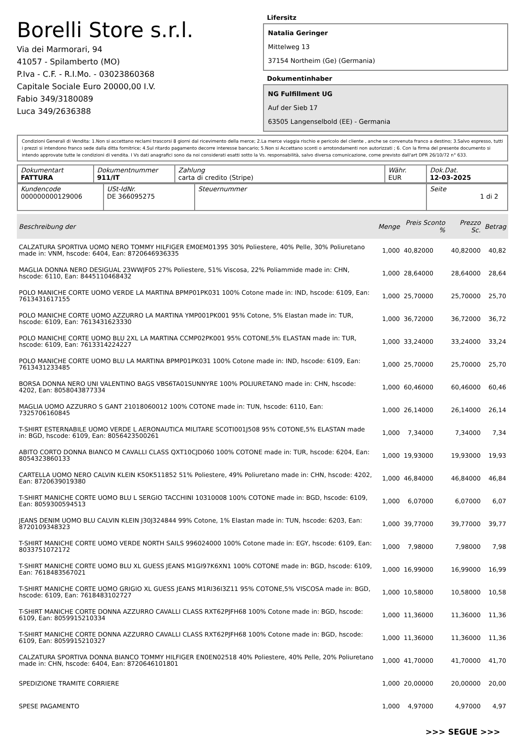Borelli Store s.r.l.
Via dei Marmorari, 94
41057 - Spilamberto (MO)
P.Iva - C.F. - R.I.Mo. - 03023860368
Capitale Sociale Euro 20000,00 I.V.
Fabio 349/3180089
Luca 349/2636388
Lifersitz
Natalia Geringer
Mittelweg 13
37154 Northeim (Ge) (Germania)
Dokumentinhaber
NG Fulfillment UG
Auf der Sieb 17
63505 Langenselbold (EE) - Germania
Condizioni Generali di Vendita: 1.Non si accettano reclami trascorsi 8 giorni dal ricevimento della merce; 2.La merce viaggia rischio e pericolo del cliente , anche se convenuta franco a destino; 3.Salvo espresso, tutti i prezzi si intendono franco sede dalla ditta fornitrice; 4.Sul ritardo pagamento decorre interesse bancario; 5.Non si Accettano sconti o arrotondamenti non autorizzati ; 6. Con la firma del presente documento si intendo approvate tutte le condizioni di vendita. I Vs dati anagrafici sono da noi considerati esatti sotto la Vs. responsabilità, salvo diversa comunicazione, come previsto dall'art DPR 26/10/72 n° 633.
| Dokumentart FATTURA | Dokumentnummer 911/IT | Zahlung carta di credito (Stripe) | Währ. EUR | Dok.Dat. 12-03-2025 |
| Kundencode 000000000129006 | USt-IdNr. DE 366095275 | Steuernummer | Seite 1 di 2 |
| Beschreibung der | Menge | Preis Sconto % | Prezzo Sc. | Betrag |
| --- | --- | --- | --- | --- |
| CALZATURA SPORTIVA UOMO NERO TOMMY HILFIGER EM0EM01395 30% Poliestere, 40% Pelle, 30% Poliuretano made in: VNM, hscode: 6404, Ean: 8720646936335 | 1,000 | 40,82000 | 40,82000 | 40,82 |
| MAGLIA DONNA NERO DESIGUAL 23WWJF05 27% Poliestere, 51% Viscosa, 22% Poliammide made in: CHN, hscode: 6110, Ean: 8445110468432 | 1,000 | 28,64000 | 28,64000 | 28,64 |
| POLO MANICHE CORTE UOMO VERDE LA MARTINA BPMP01PK031 100% Cotone made in: IND, hscode: 6109, Ean: 7613431617155 | 1,000 | 25,70000 | 25,70000 | 25,70 |
| POLO MANICHE CORTE UOMO AZZURRO LA MARTINA YMP001PK001 95% Cotone, 5% Elastan made in: TUR, hscode: 6109, Ean: 7613431623330 | 1,000 | 36,72000 | 36,72000 | 36,72 |
| POLO MANICHE CORTE UOMO BLU 2XL LA MARTINA CCMP02PK001 95% COTONE,5% ELASTAN made in: TUR, hscode: 6109, Ean: 7613314224227 | 1,000 | 33,24000 | 33,24000 | 33,24 |
| POLO MANICHE CORTE UOMO BLU LA MARTINA BPMP01PK031 100% Cotone made in: IND, hscode: 6109, Ean: 7613431233485 | 1,000 | 25,70000 | 25,70000 | 25,70 |
| BORSA DONNA NERO UNI VALENTINO BAGS VBS6TA01SUNNYRE 100% POLIURETANO made in: CHN, hscode: 4202, Ean: 8058043877334 | 1,000 | 60,46000 | 60,46000 | 60,46 |
| MAGLIA UOMO AZZURRO S GANT 21018060012 100% COTONE made in: TUN, hscode: 6110, Ean: 7325706160845 | 1,000 | 26,14000 | 26,14000 | 26,14 |
| T-SHIRT ESTERNABILE UOMO VERDE L AERONAUTICA MILITARE SCOTI001J508 95% COTONE,5% ELASTAN made in: BGD, hscode: 6109, Ean: 8056423500261 | 1,000 | 7,34000 | 7,34000 | 7,34 |
| ABITO CORTO DONNA BIANCO M CAVALLI CLASS QXT10CJD060 100% COTONE made in: TUR, hscode: 6204, Ean: 8054323860133 | 1,000 | 19,93000 | 19,93000 | 19,93 |
| CARTELLA UOMO NERO CALVIN KLEIN K50K511852 51% Poliestere, 49% Poliuretano made in: CHN, hscode: 4202, Ean: 8720639019380 | 1,000 | 46,84000 | 46,84000 | 46,84 |
| T-SHIRT MANICHE CORTE UOMO BLU L SERGIO TACCHINI 10310008 100% COTONE made in: BGD, hscode: 6109, Ean: 8059300594513 | 1,000 | 6,07000 | 6,07000 | 6,07 |
| JEANS DENIM UOMO BLU CALVIN KLEIN J30J324844 99% Cotone, 1% Elastan made in: TUN, hscode: 6203, Ean: 8720109348323 | 1,000 | 39,77000 | 39,77000 | 39,77 |
| T-SHIRT MANICHE CORTE UOMO VERDE NORTH SAILS 996024000 100% Cotone made in: EGY, hscode: 6109, Ean: 8033751072172 | 1,000 | 7,98000 | 7,98000 | 7,98 |
| T-SHIRT MANICHE CORTE UOMO BLU XL GUESS JEANS M1GI97K6XN1 100% COTONE made in: BGD, hscode: 6109, Ean: 7618483567021 | 1,000 | 16,99000 | 16,99000 | 16,99 |
| T-SHIRT MANICHE CORTE UOMO GRIGIO XL GUESS JEANS M1RI36I3Z11 95% COTONE,5% VISCOSA made in: BGD, hscode: 6109, Ean: 7618483102727 | 1,000 | 10,58000 | 10,58000 | 10,58 |
| T-SHIRT MANICHE CORTE DONNA AZZURRO CAVALLI CLASS RXT62PJFH68 100% Cotone made in: BGD, hscode: 6109, Ean: 8059915210334 | 1,000 | 11,36000 | 11,36000 | 11,36 |
| T-SHIRT MANICHE CORTE DONNA AZZURRO CAVALLI CLASS RXT62PJFH68 100% Cotone made in: BGD, hscode: 6109, Ean: 8059915210327 | 1,000 | 11,36000 | 11,36000 | 11,36 |
| CALZATURA SPORTIVA DONNA BIANCO TOMMY HILFIGER EN0EN02518 40% Poliestere, 40% Pelle, 20% Poliuretano made in: CHN, hscode: 6404, Ean: 8720646101801 | 1,000 | 41,70000 | 41,70000 | 41,70 |
| SPEDIZIONE TRAMITE CORRIERE | 1,000 | 20,00000 | 20,00000 | 20,00 |
| SPESE PAGAMENTO | 1,000 | 4,97000 | 4,97000 | 4,97 |
>>> SEGUE >>>
-